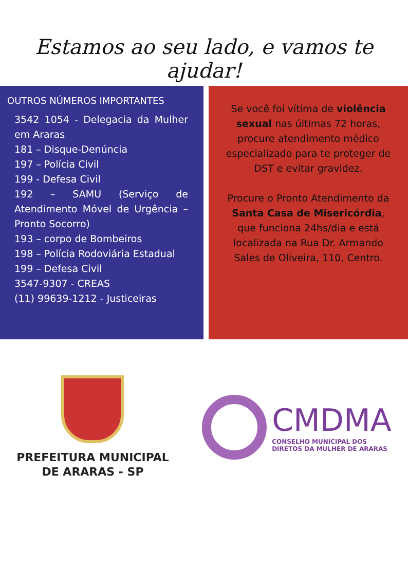Estamos ao seu lado, e vamos te ajudar!
OUTROS NÚMEROS IMPORTANTES
3542 1054 - Delegacia da Mulher em Araras
181 – Disque-Denúncia
197 – Polícia Civil
199 - Defesa Civil
192 – SAMU (Serviço de Atendimento Móvel de Urgência – Pronto Socorro)
193 – corpo de Bombeiros
198 – Polícia Rodoviária Estadual
199 – Defesa Civil
3547-9307 - CREAS
(11) 99639-1212 - Justiceiras
Se você foi vítima de violência sexual nas últimas 72 horas, procure atendimento médico especializado para te proteger de DST e evitar gravidez.
Procure o Pronto Atendimento da Santa Casa de Misericórdia, que funciona 24hs/dia e está localizada na Rua Dr. Armando Sales de Oliveira, 110, Centro.
PREFEITURA MUNICIPAL
DE ARARAS - SP
CMDMA
CONSELHO MUNICIPAL DOS
DIRETOS DA MULHER DE ARARAS